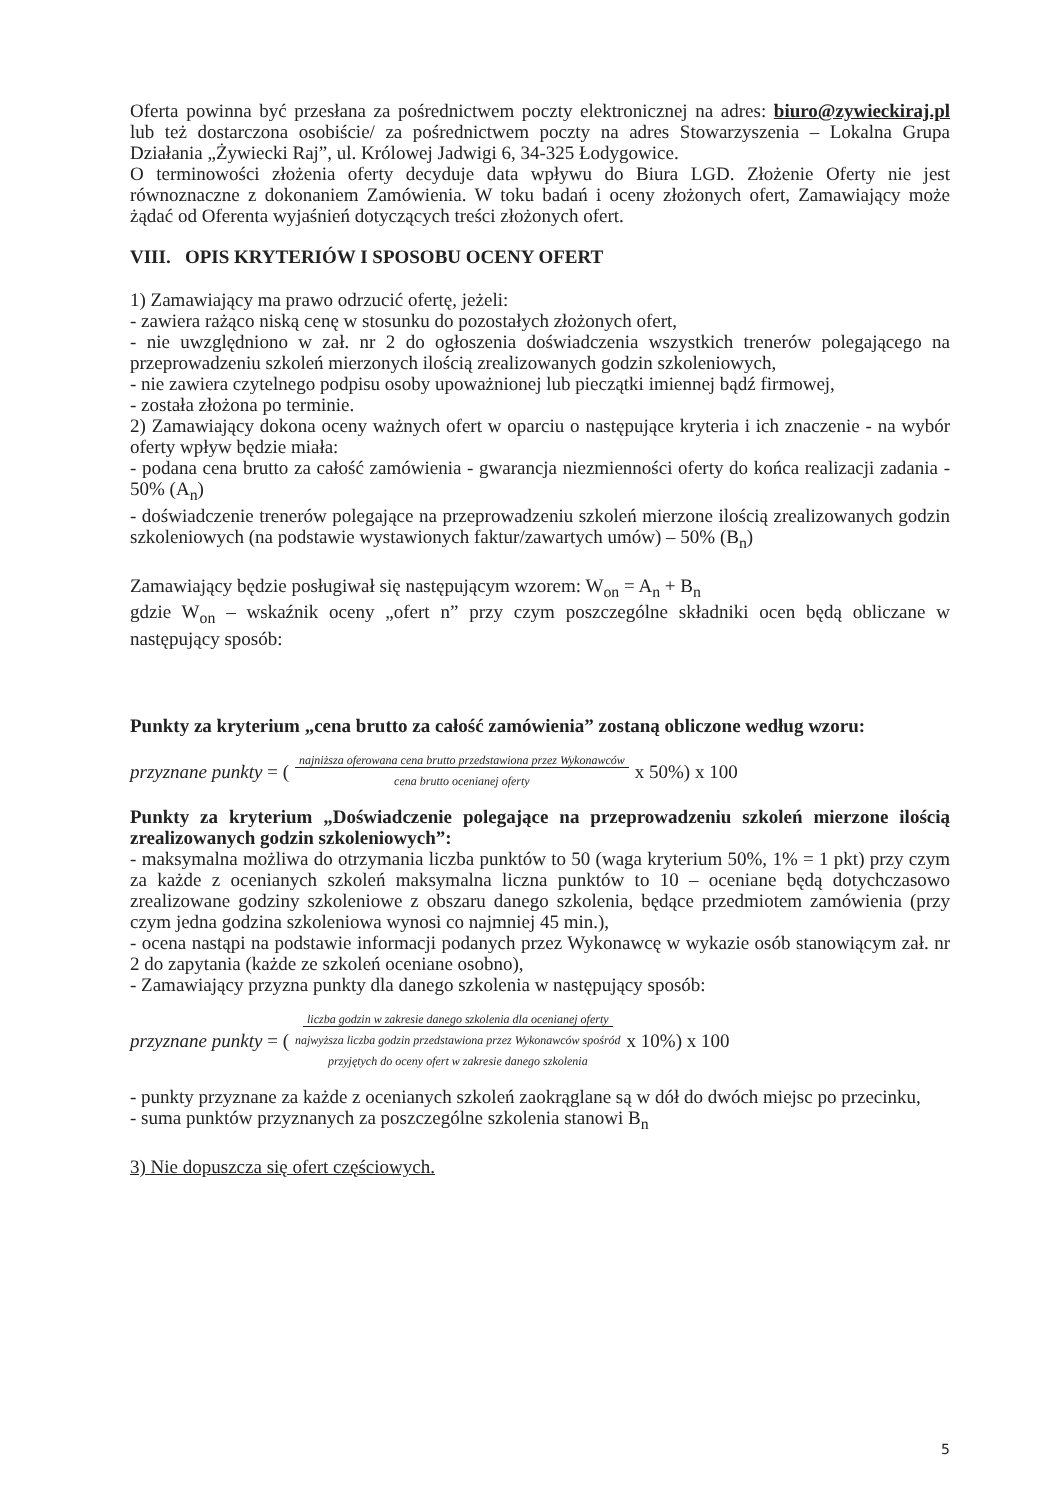Oferta powinna być przesłana za pośrednictwem poczty elektronicznej na adres: biuro@zywieckiraj.pl lub też dostarczona osobiście/ za pośrednictwem poczty na adres Stowarzyszenia – Lokalna Grupa Działania „Żywiecki Raj”, ul. Królowej Jadwigi 6, 34-325 Łodygowice.
O terminowości złożenia oferty decyduje data wpływu do Biura LGD. Złożenie Oferty nie jest równoznaczne z dokonaniem Zamówienia. W toku badań i oceny złożonych ofert, Zamawiający może żądać od Oferenta wyjaśnień dotyczących treści złożonych ofert.
VIII. OPIS KRYTERIÓW I SPOSOBU OCENY OFERT
1) Zamawiający ma prawo odrzucić ofertę, jeżeli:
- zawiera rażąco niską cenę w stosunku do pozostałych złożonych ofert,
- nie uwzględniono w zał. nr 2 do ogłoszenia doświadczenia wszystkich trenerów polegającego na przeprowadzeniu szkoleń mierzonych ilością zrealizowanych godzin szkoleniowych,
- nie zawiera czytelnego podpisu osoby upoważnionej lub pieczątki imiennej bądź firmowej,
- została złożona po terminie.
2) Zamawiający dokona oceny ważnych ofert w oparciu o następujące kryteria i ich znaczenie - na wybór oferty wpływ będzie miała:
- podana cena brutto za całość zamówienia - gwarancja niezmienności oferty do końca realizacji zadania - 50% (A<sub>n</sub>)
- doświadczenie trenerów polegające na przeprowadzeniu szkoleń mierzone ilością zrealizowanych godzin szkoleniowych (na podstawie wystawionych faktur/zawartych umów) – 50% (B<sub>n</sub>)
Zamawiający będzie posługiwał się następującym wzorem: W<sub>on</sub> = A<sub>n</sub> + B<sub>n</sub>
gdzie W<sub>on</sub> – wskaźnik oceny „ofert n” przy czym poszczególne składniki ocen będą obliczane w następujący sposób:
Punkty za kryterium „cena brutto za całość zamówienia” zostaną obliczone według wzoru:
przyznane punkty = (najniższa oferowana cena brutto przedstawiona przez Wykonawców
cena brutto ocenianej oferty x 50%) x 100
Punkty za kryterium „Doświadczenie polegające na przeprowadzeniu szkoleń mierzone ilością zrealizowanych godzin szkoleniowych”:
- maksymalna możliwa do otrzymania liczba punktów to 50 (waga kryterium 50%, 1% = 1 pkt) przy czym za każde z ocenianych szkoleń maksymalna liczna punktów to 10 – oceniane będą dotychczasowo zrealizowane godziny szkoleniowe z obszaru danego szkolenia, będące przedmiotem zamówienia (przy czym jedna godzina szkoleniowa wynosi co najmniej 45 min.),
- ocena nastąpi na podstawie informacji podanych przez Wykonawcę w wykazie osób stanowiącym zał. nr 2 do zapytania (każde ze szkoleń oceniane osobno),
- Zamawiający przyzna punkty dla danego szkolenia w następujący sposób:
przyznane punkty = (liczba godzin w zakresie danego szkolenia dla ocenianej oferty
najwyższa liczba godzin przedstawiona przez Wykonawców spośród
przyjętych do oceny ofert w zakresie danego szkolenia x 10%) x 100
- punkty przyznane za każde z ocenianych szkoleń zaokrąglane są w dół do dwóch miejsc po przecinku,
- suma punktów przyznanych za poszczególne szkolenia stanowi B<sub>n</sub>
3) Nie dopuszcza się ofert częściowych.
5